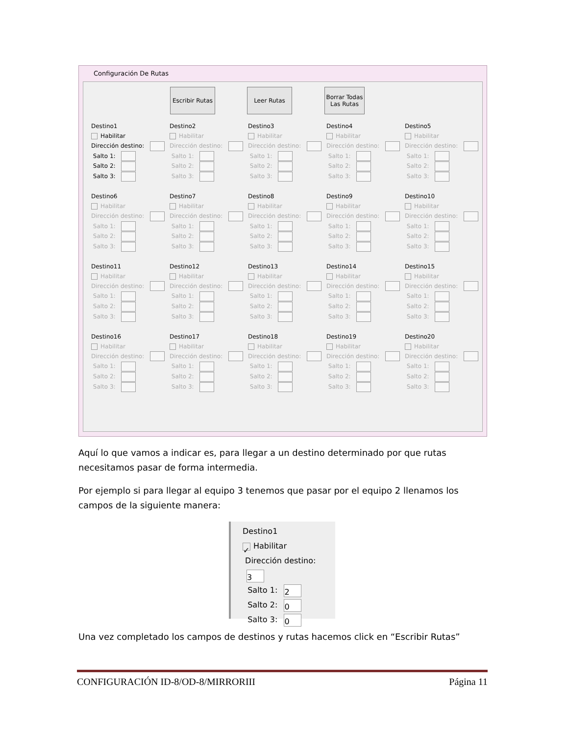Configuración De Rutas
Escribir Rutas
Leer Rutas
Borrar Todas Las Rutas
Destino1
Habilitar
Dirección destino:
Salto 1:
Salto 2:
Salto 3:
Destino2
Habilitar
Dirección destino:
Salto 1:
Salto 2:
Salto 3:
Destino3
Habilitar
Dirección destino:
Salto 1:
Salto 2:
Salto 3:
Destino4
Habilitar
Dirección destino:
Salto 1:
Salto 2:
Salto 3:
Destino5
Habilitar
Dirección destino:
Salto 1:
Salto 2:
Salto 3:
Destino6
Habilitar
Dirección destino:
Salto 1:
Salto 2:
Salto 3:
Destino7
Habilitar
Dirección destino:
Salto 1:
Salto 2:
Salto 3:
Destino8
Habilitar
Dirección destino:
Salto 1:
Salto 2:
Salto 3:
Destino9
Habilitar
Dirección destino:
Salto 1:
Salto 2:
Salto 3:
Destino10
Habilitar
Dirección destino:
Salto 1:
Salto 2:
Salto 3:
Destino11
Habilitar
Dirección destino:
Salto 1:
Salto 2:
Salto 3:
Destino12
Habilitar
Dirección destino:
Salto 1:
Salto 2:
Salto 3:
Destino13
Habilitar
Dirección destino:
Salto 1:
Salto 2:
Salto 3:
Destino14
Habilitar
Dirección destino:
Salto 1:
Salto 2:
Salto 3:
Destino15
Habilitar
Dirección destino:
Salto 1:
Salto 2:
Salto 3:
Destino16
Habilitar
Dirección destino:
Salto 1:
Salto 2:
Salto 3:
Destino17
Habilitar
Dirección destino:
Salto 1:
Salto 2:
Salto 3:
Destino18
Habilitar
Dirección destino:
Salto 1:
Salto 2:
Salto 3:
Destino19
Habilitar
Dirección destino:
Salto 1:
Salto 2:
Salto 3:
Destino20
Habilitar
Dirección destino:
Salto 1:
Salto 2:
Salto 3:
Aquí lo que vamos a indicar es, para llegar a un destino determinado por que rutas necesitamos pasar de forma intermedia.
Por ejemplo si para llegar al equipo 3 tenemos que pasar por el equipo 2 llenamos los campos de la siguiente manera:
Destino1
✓ Habilitar
Dirección destino: 3
Salto 1: 2
Salto 2: 0
Salto 3: 0
Una vez completado los campos de destinos y rutas hacemos click en “Escribir Rutas”
CONFIGURACIÓN ID-8/OD-8/MIRRORIII Página 11